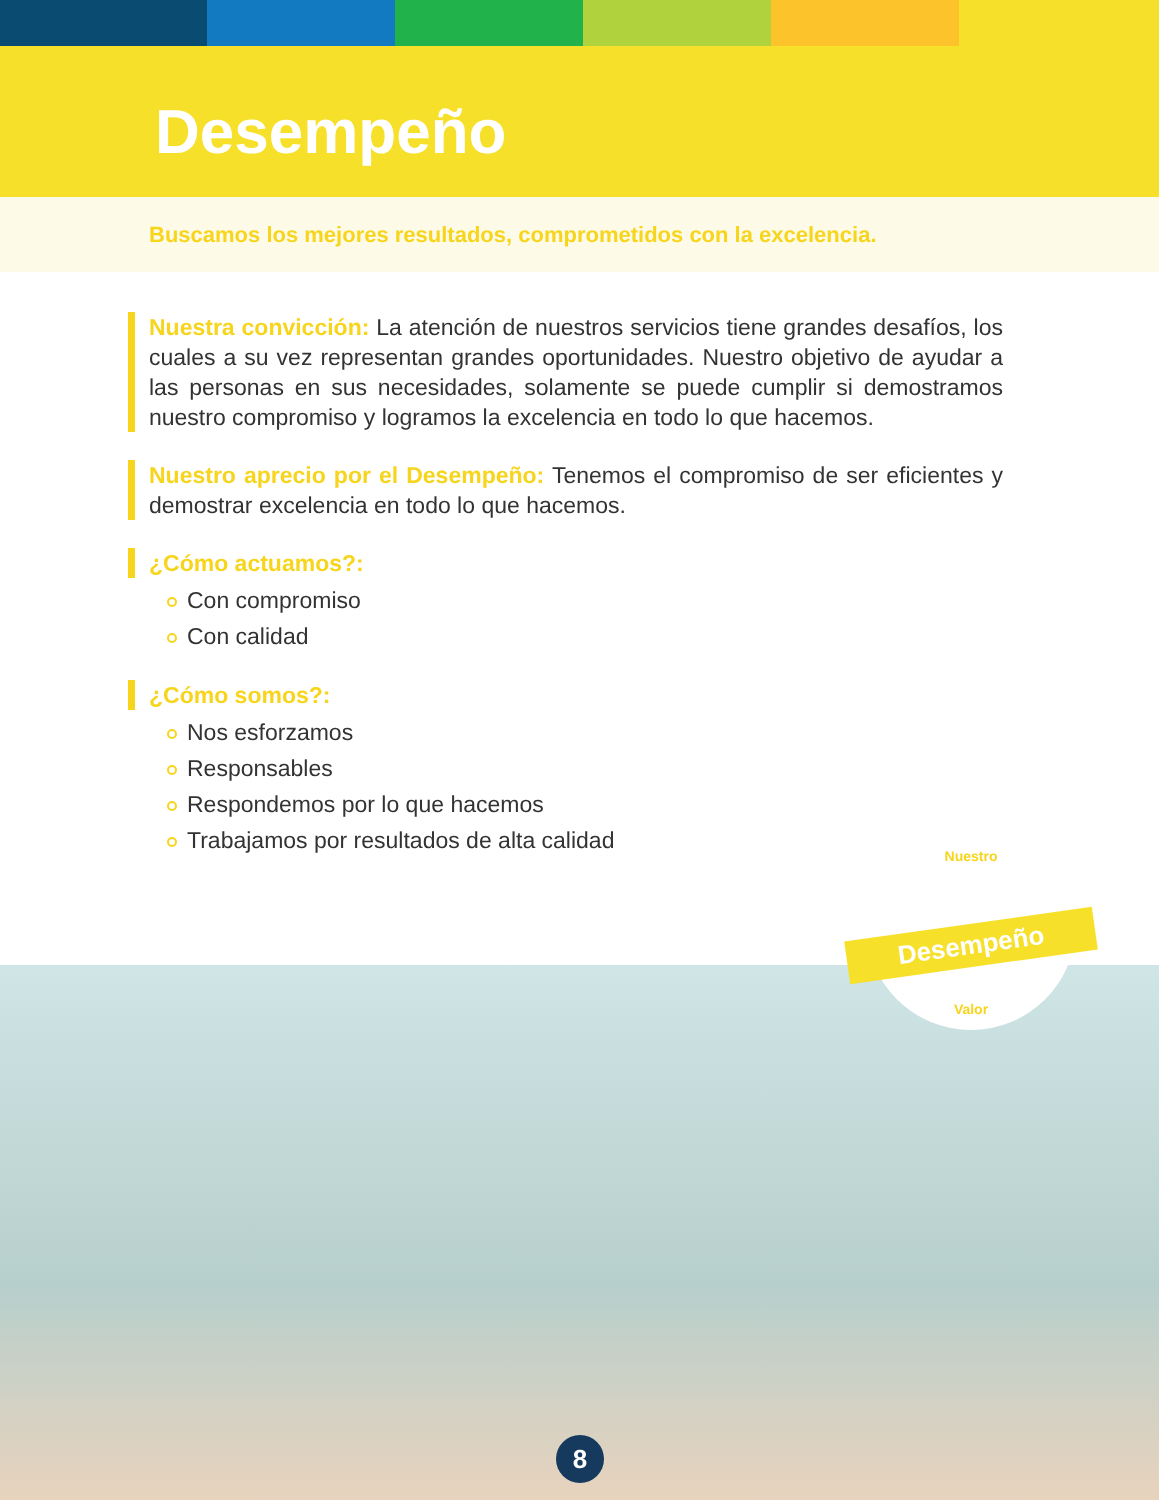Desempeño
Buscamos los mejores resultados, comprometidos con la excelencia.
Nuestra convicción: La atención de nuestros servicios tiene grandes desafíos, los cuales a su vez representan grandes oportunidades. Nuestro objetivo de ayudar a las personas en sus necesidades, solamente se puede cumplir si demostramos nuestro compromiso y logramos la excelencia en todo lo que hacemos.
Nuestro aprecio por el Desempeño: Tenemos el compromiso de ser eficientes y demostrar excelencia en todo lo que hacemos.
¿Cómo actuamos?:
Con compromiso
Con calidad
¿Cómo somos?:
Nos esforzamos
Responsables
Respondemos por lo que hacemos
Trabajamos por resultados de alta calidad
Nuestro
Desempeño
Valor
8